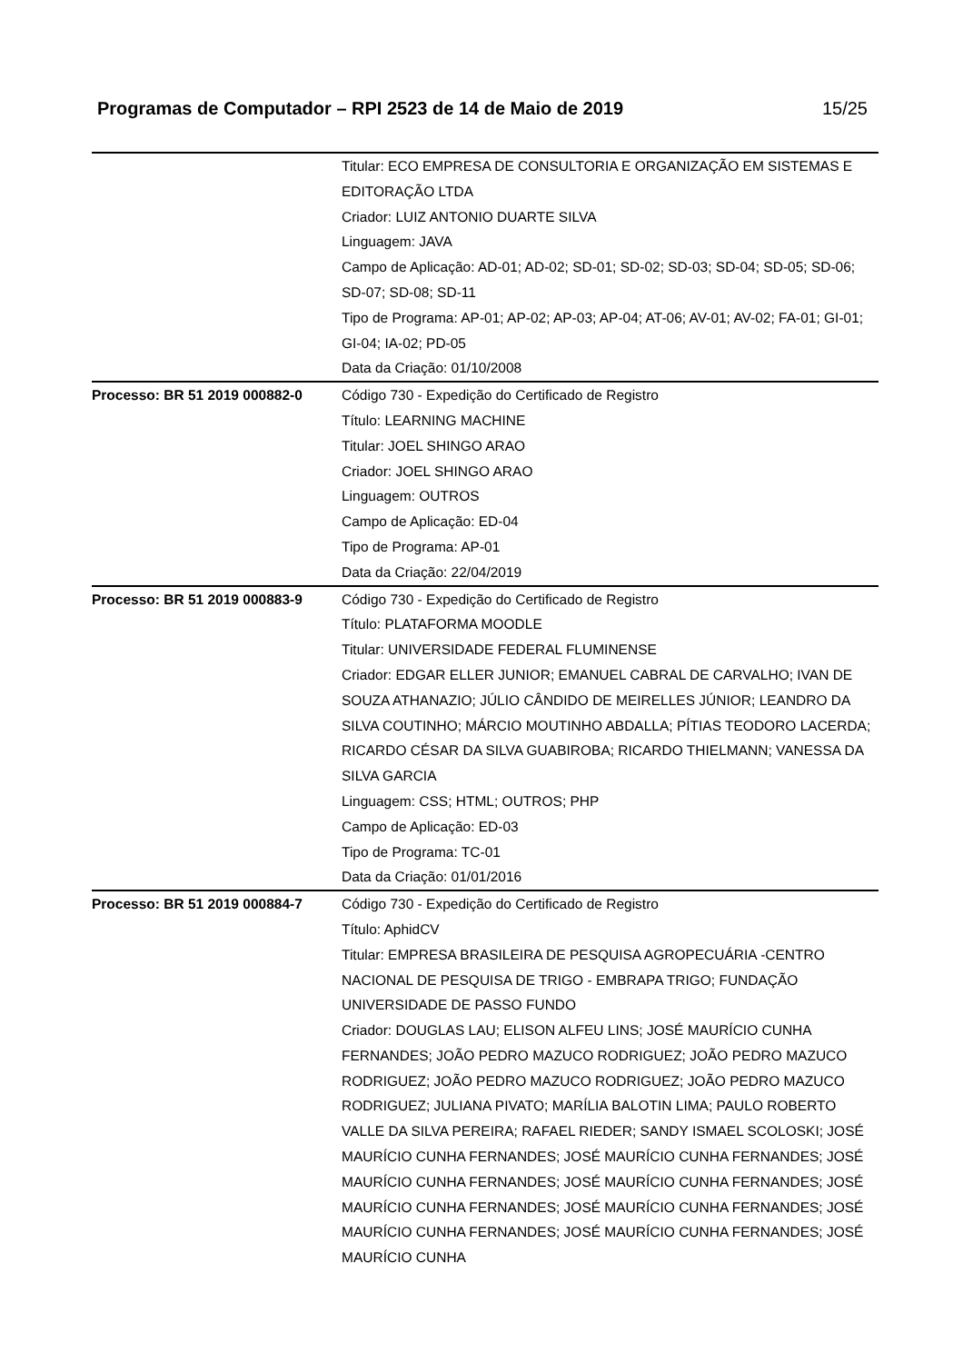Programas de Computador – RPI 2523 de 14 de Maio de 2019 15/25
| | Titular: ECO EMPRESA DE CONSULTORIA E ORGANIZAÇÃO EM SISTEMAS E EDITORAÇÃO LTDA Criador: LUIZ ANTONIO DUARTE SILVA Linguagem: JAVA Campo de Aplicação: AD-01; AD-02; SD-01; SD-02; SD-03; SD-04; SD-05; SD-06; SD-07; SD-08; SD-11 Tipo de Programa: AP-01; AP-02; AP-03; AP-04; AT-06; AV-01; AV-02; FA-01; GI-01; GI-04; IA-02; PD-05 Data da Criação: 01/10/2008 |
| Processo: BR 51 2019 000882-0 | Código 730 - Expedição do Certificado de Registro Título: LEARNING MACHINE Titular: JOEL SHINGO ARAO Criador: JOEL SHINGO ARAO Linguagem: OUTROS Campo de Aplicação: ED-04 Tipo de Programa: AP-01 Data da Criação: 22/04/2019 |
| Processo: BR 51 2019 000883-9 | Código 730 - Expedição do Certificado de Registro Título: PLATAFORMA MOODLE Titular: UNIVERSIDADE FEDERAL FLUMINENSE Criador: EDGAR ELLER JUNIOR; EMANUEL CABRAL DE CARVALHO; IVAN DE SOUZA ATHANAZIO; JÚLIO CÂNDIDO DE MEIRELLES JÚNIOR; LEANDRO DA SILVA COUTINHO; MÁRCIO MOUTINHO ABDALLA; PÍTIAS TEODORO LACERDA; RICARDO CÉSAR DA SILVA GUABIROBA; RICARDO THIELMANN; VANESSA DA SILVA GARCIA Linguagem: CSS; HTML; OUTROS; PHP Campo de Aplicação: ED-03 Tipo de Programa: TC-01 Data da Criação: 01/01/2016 |
| Processo: BR 51 2019 000884-7 | Código 730 - Expedição do Certificado de Registro Título: AphidCV Titular: EMPRESA BRASILEIRA DE PESQUISA AGROPECUÁRIA -CENTRO NACIONAL DE PESQUISA DE TRIGO - EMBRAPA TRIGO; FUNDAÇÃO UNIVERSIDADE DE PASSO FUNDO Criador: DOUGLAS LAU; ELISON ALFEU LINS; JOSÉ MAURÍCIO CUNHA FERNANDES; JOÃO PEDRO MAZUCO RODRIGUEZ; JOÃO PEDRO MAZUCO RODRIGUEZ; JOÃO PEDRO MAZUCO RODRIGUEZ; JOÃO PEDRO MAZUCO RODRIGUEZ; JULIANA PIVATO; MARÍLIA BALOTIN LIMA; PAULO ROBERTO VALLE DA SILVA PEREIRA; RAFAEL RIEDER; SANDY ISMAEL SCOLOSKI; JOSÉ MAURÍCIO CUNHA FERNANDES; JOSÉ MAURÍCIO CUNHA FERNANDES; JOSÉ MAURÍCIO CUNHA FERNANDES; JOSÉ MAURÍCIO CUNHA FERNANDES; JOSÉ MAURÍCIO CUNHA FERNANDES; JOSÉ MAURÍCIO CUNHA FERNANDES; JOSÉ MAURÍCIO CUNHA FERNANDES; JOSÉ MAURÍCIO CUNHA FERNANDES; JOSÉ MAURÍCIO CUNHA |